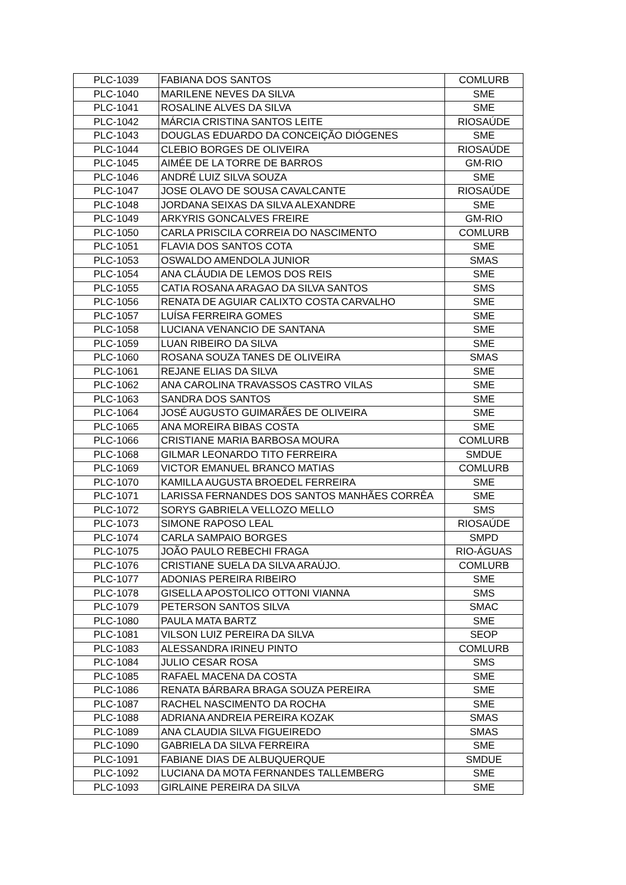| PLC-1039 | FABIANA DOS SANTOS | COMLURB |
| PLC-1040 | MARILENE NEVES DA SILVA | SME |
| PLC-1041 | ROSALINE ALVES DA SILVA | SME |
| PLC-1042 | MÁRCIA CRISTINA SANTOS LEITE | RIOSAÚDE |
| PLC-1043 | DOUGLAS EDUARDO DA CONCEIÇÃO DIÓGENES | SME |
| PLC-1044 | CLEBIO BORGES DE OLIVEIRA | RIOSAÚDE |
| PLC-1045 | AIMÉE DE LA TORRE DE BARROS | GM-RIO |
| PLC-1046 | ANDRÉ LUIZ SILVA SOUZA | SME |
| PLC-1047 | JOSE OLAVO DE SOUSA CAVALCANTE | RIOSAÚDE |
| PLC-1048 | JORDANA SEIXAS DA SILVA ALEXANDRE | SME |
| PLC-1049 | ARKYRIS GONCALVES FREIRE | GM-RIO |
| PLC-1050 | CARLA PRISCILA CORREIA DO NASCIMENTO | COMLURB |
| PLC-1051 | FLAVIA DOS SANTOS COTA | SME |
| PLC-1053 | OSWALDO AMENDOLA JUNIOR | SMAS |
| PLC-1054 | ANA CLÁUDIA DE LEMOS DOS REIS | SME |
| PLC-1055 | CATIA ROSANA ARAGAO DA SILVA SANTOS | SMS |
| PLC-1056 | RENATA DE AGUIAR CALIXTO COSTA CARVALHO | SME |
| PLC-1057 | LUÍSA FERREIRA GOMES | SME |
| PLC-1058 | LUCIANA VENANCIO DE SANTANA | SME |
| PLC-1059 | LUAN RIBEIRO DA SILVA | SME |
| PLC-1060 | ROSANA SOUZA TANES DE OLIVEIRA | SMAS |
| PLC-1061 | REJANE ELIAS DA SILVA | SME |
| PLC-1062 | ANA CAROLINA TRAVASSOS CASTRO VILAS | SME |
| PLC-1063 | SANDRA DOS SANTOS | SME |
| PLC-1064 | JOSÉ AUGUSTO GUIMARÃES DE OLIVEIRA | SME |
| PLC-1065 | ANA MOREIRA BIBAS COSTA | SME |
| PLC-1066 | CRISTIANE MARIA BARBOSA MOURA | COMLURB |
| PLC-1068 | GILMAR LEONARDO TITO FERREIRA | SMDUE |
| PLC-1069 | VICTOR EMANUEL BRANCO MATIAS | COMLURB |
| PLC-1070 | KAMILLA AUGUSTA BROEDEL FERREIRA | SME |
| PLC-1071 | LARISSA FERNANDES DOS SANTOS MANHÃES CORRÊA | SME |
| PLC-1072 | SORYS GABRIELA VELLOZO MELLO | SMS |
| PLC-1073 | SIMONE RAPOSO LEAL | RIOSAÚDE |
| PLC-1074 | CARLA SAMPAIO BORGES | SMPD |
| PLC-1075 | JOÃO PAULO REBECHI FRAGA | RIO-ÁGUAS |
| PLC-1076 | CRISTIANE SUELA DA SILVA ARAÚJO. | COMLURB |
| PLC-1077 | ADONIAS PEREIRA RIBEIRO | SME |
| PLC-1078 | GISELLA APOSTOLICO OTTONI VIANNA | SMS |
| PLC-1079 | PETERSON SANTOS SILVA | SMAC |
| PLC-1080 | PAULA MATA BARTZ | SME |
| PLC-1081 | VILSON LUIZ PEREIRA DA SILVA | SEOP |
| PLC-1083 | ALESSANDRA IRINEU PINTO | COMLURB |
| PLC-1084 | JULIO CESAR ROSA | SMS |
| PLC-1085 | RAFAEL MACENA DA COSTA | SME |
| PLC-1086 | RENATA BÁRBARA BRAGA SOUZA PEREIRA | SME |
| PLC-1087 | RACHEL NASCIMENTO DA ROCHA | SME |
| PLC-1088 | ADRIANA ANDREIA PEREIRA KOZAK | SMAS |
| PLC-1089 | ANA CLAUDIA SILVA FIGUEIREDO | SMAS |
| PLC-1090 | GABRIELA DA SILVA FERREIRA | SME |
| PLC-1091 | FABIANE DIAS DE ALBUQUERQUE | SMDUE |
| PLC-1092 | LUCIANA DA MOTA FERNANDES TALLEMBERG | SME |
| PLC-1093 | GIRLAINE PEREIRA DA SILVA | SME |